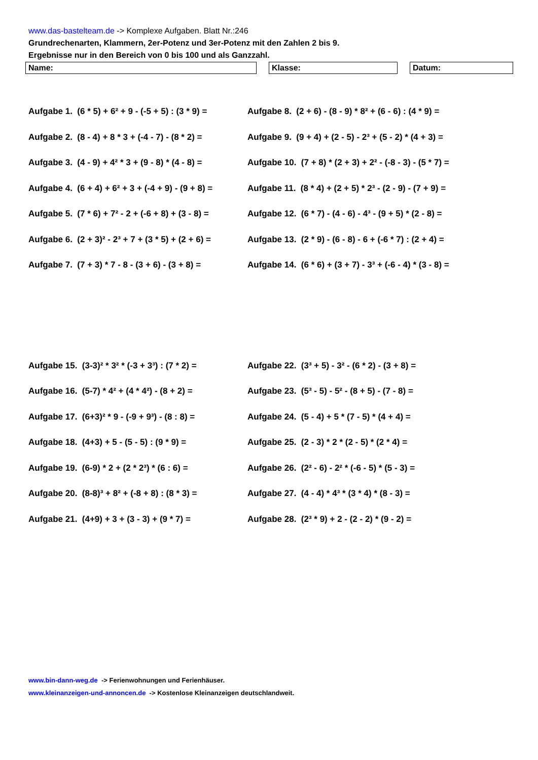www.das-bastelteam.de -> Komplexe Aufgaben. Blatt Nr.:246
Grundrechenarten, Klammern, 2er-Potenz und 3er-Potenz mit den Zahlen 2 bis 9.
Ergebnisse nur in den Bereich von 0 bis 100 und als Ganzzahl.
Name: Klasse: Datum:
Aufgabe 1. (6 * 5) + 6² + 9 - (-5 + 5) : (3 * 9) =
Aufgabe 8. (2 + 6) - (8 - 9) * 8² + (6 - 6) : (4 * 9) =
Aufgabe 2. (8 - 4) + 8 * 3 + (-4 - 7) - (8 * 2) =
Aufgabe 9. (9 + 4) + (2 - 5) - 2³ + (5 - 2) * (4 + 3) =
Aufgabe 3. (4 - 9) + 4² * 3 + (9 - 8) * (4 - 8) =
Aufgabe 10. (7 + 8) * (2 + 3) + 2² - (-8 - 3) - (5 * 7) =
Aufgabe 4. (6 + 4) + 6² + 3 + (-4 + 9) - (9 + 8) =
Aufgabe 11. (8 * 4) + (2 + 5) * 2³ - (2 - 9) - (7 + 9) =
Aufgabe 5. (7 * 6) + 7² - 2 + (-6 + 8) + (3 - 8) =
Aufgabe 12. (6 * 7) - (4 - 6) - 4³ - (9 + 5) * (2 - 8) =
Aufgabe 6. (2 + 3)² - 2³ + 7 + (3 * 5) + (2 + 6) =
Aufgabe 13. (2 * 9) - (6 - 8) - 6 + (-6 * 7) : (2 + 4) =
Aufgabe 7. (7 + 3) * 7 - 8 - (3 + 6) - (3 + 8) =
Aufgabe 14. (6 * 6) + (3 + 7) - 3³ + (-6 - 4) * (3 - 8) =
Aufgabe 15. (3-3)² * 3² * (-3 + 3³) : (7 * 2) =
Aufgabe 22. (3³ + 5) - 3² - (6 * 2) - (3 + 8) =
Aufgabe 16. (5-7) * 4² + (4 * 4²) - (8 + 2) =
Aufgabe 23. (5³ - 5) - 5² - (8 + 5) - (7 - 8) =
Aufgabe 17. (6+3)² * 9 - (-9 + 9³) - (8 : 8) =
Aufgabe 24. (5 - 4) + 5 * (7 - 5) * (4 + 4) =
Aufgabe 18. (4+3) + 5 - (5 - 5) : (9 * 9) =
Aufgabe 25. (2 - 3) * 2 * (2 - 5) * (2 * 4) =
Aufgabe 19. (6-9) * 2 + (2 * 2³) * (6 : 6) =
Aufgabe 26. (2² - 6) - 2² * (-6 - 5) * (5 - 3) =
Aufgabe 20. (8-8)³ + 8² + (-8 + 8) : (8 * 3) =
Aufgabe 27. (4 - 4) * 4³ * (3 * 4) * (8 - 3) =
Aufgabe 21. (4+9) + 3 + (3 - 3) + (9 * 7) =
Aufgabe 28. (2³ * 9) + 2 - (2 - 2) * (9 - 2) =
www.bin-dann-weg.de -> Ferienwohnungen und Ferienhäuser.
www.kleinanzeigen-und-annoncen.de -> Kostenlose Kleinanzeigen deutschlandweit.